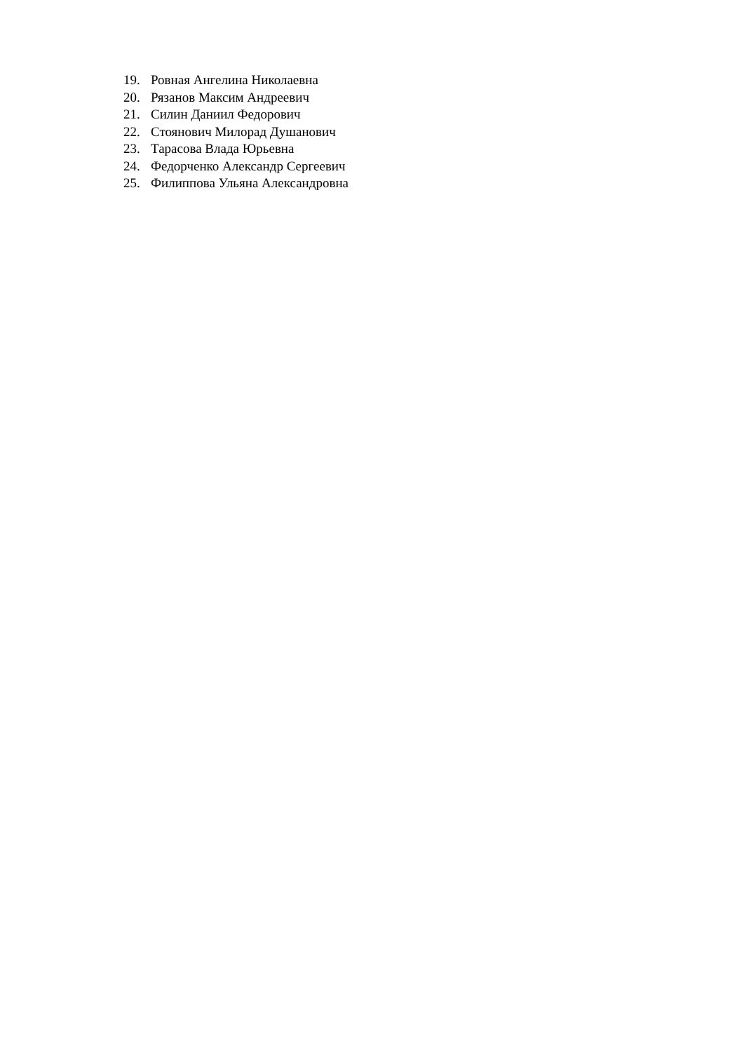19. Ровная Ангелина Николаевна
20. Рязанов Максим Андреевич
21. Силин Даниил Федорович
22. Стоянович Милорад Душанович
23. Тарасова Влада Юрьевна
24. Федорченко Александр Сергеевич
25. Филиппова Ульяна Александровна